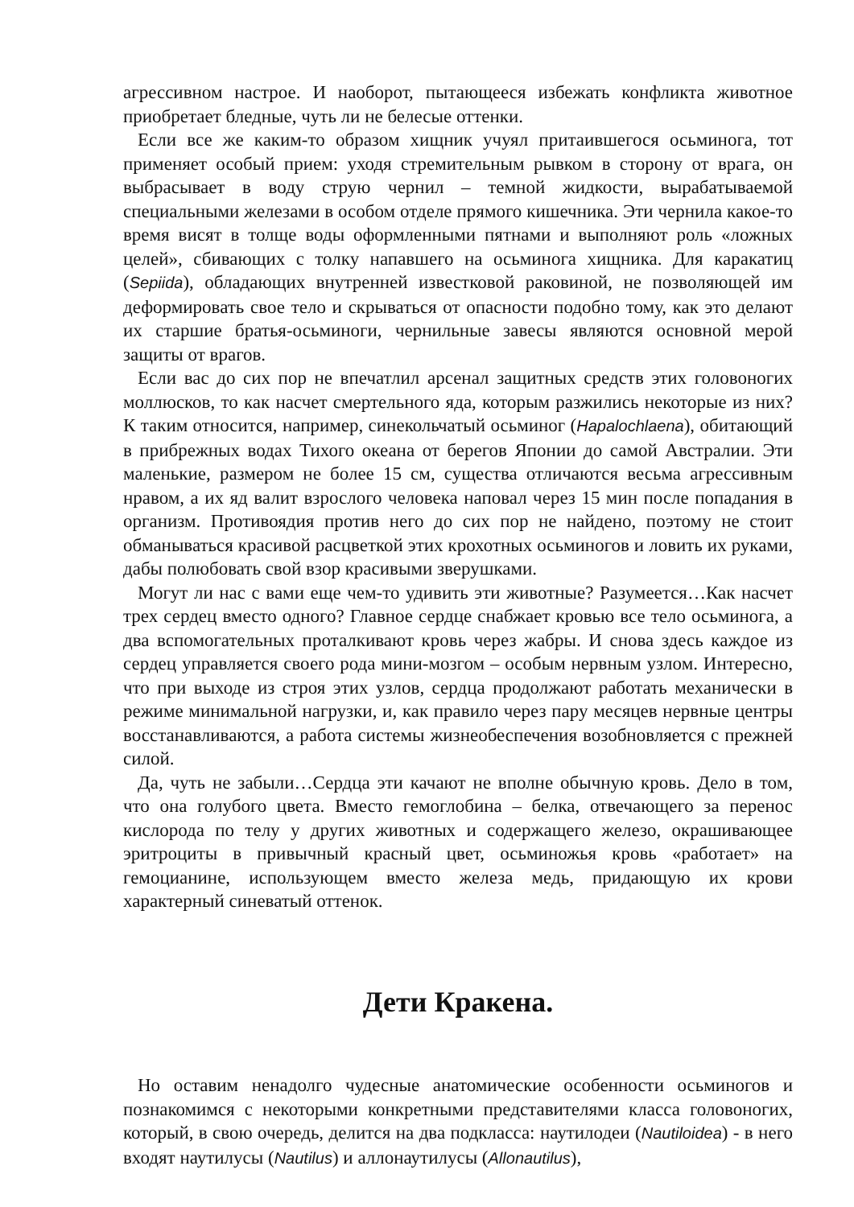агрессивном настрое. И наоборот, пытающееся избежать конфликта животное приобретает бледные, чуть ли не белесые оттенки.
Если все же каким-то образом хищник учуял притаившегося осьминога, тот применяет особый прием: уходя стремительным рывком в сторону от врага, он выбрасывает в воду струю чернил – темной жидкости, вырабатываемой специальными железами в особом отделе прямого кишечника. Эти чернила какое-то время висят в толще воды оформленными пятнами и выполняют роль «ложных целей», сбивающих с толку напавшего на осьминога хищника. Для каракатиц (Sepiida), обладающих внутренней известковой раковиной, не позволяющей им деформировать свое тело и скрываться от опасности подобно тому, как это делают их старшие братья-осьминоги, чернильные завесы являются основной мерой защиты от врагов.
Если вас до сих пор не впечатлил арсенал защитных средств этих головоногих моллюсков, то как насчет смертельного яда, которым разжились некоторые из них? К таким относится, например, синекольчатый осьминог (Hapalochlaena), обитающий в прибрежных водах Тихого океана от берегов Японии до самой Австралии. Эти маленькие, размером не более 15 см, существа отличаются весьма агрессивным нравом, а их яд валит взрослого человека наповал через 15 мин после попадания в организм. Противоядия против него до сих пор не найдено, поэтому не стоит обманываться красивой расцветкой этих крохотных осьминогов и ловить их руками, дабы полюбовать свой взор красивыми зверушками.
Могут ли нас с вами еще чем-то удивить эти животные? Разумеется…Как насчет трех сердец вместо одного? Главное сердце снабжает кровью все тело осьминога, а два вспомогательных проталкивают кровь через жабры. И снова здесь каждое из сердец управляется своего рода мини-мозгом – особым нервным узлом. Интересно, что при выходе из строя этих узлов, сердца продолжают работать механически в режиме минимальной нагрузки, и, как правило через пару месяцев нервные центры восстанавливаются, а работа системы жизнеобеспечения возобновляется с прежней силой.
Да, чуть не забыли…Сердца эти качают не вполне обычную кровь. Дело в том, что она голубого цвета. Вместо гемоглобина – белка, отвечающего за перенос кислорода по телу у других животных и содержащего железо, окрашивающее эритроциты в привычный красный цвет, осьминожья кровь «работает» на гемоцианине, использующем вместо железа медь, придающую их крови характерный синеватый оттенок.
Дети Кракена.
Но оставим ненадолго чудесные анатомические особенности осьминогов и познакомимся с некоторыми конкретными представителями класса головоногих, который, в свою очередь, делится на два подкласса: наутилодеи (Nautiloidea) - в него входят наутилусы (Nautilus) и аллонаутилусы (Allonautilus),